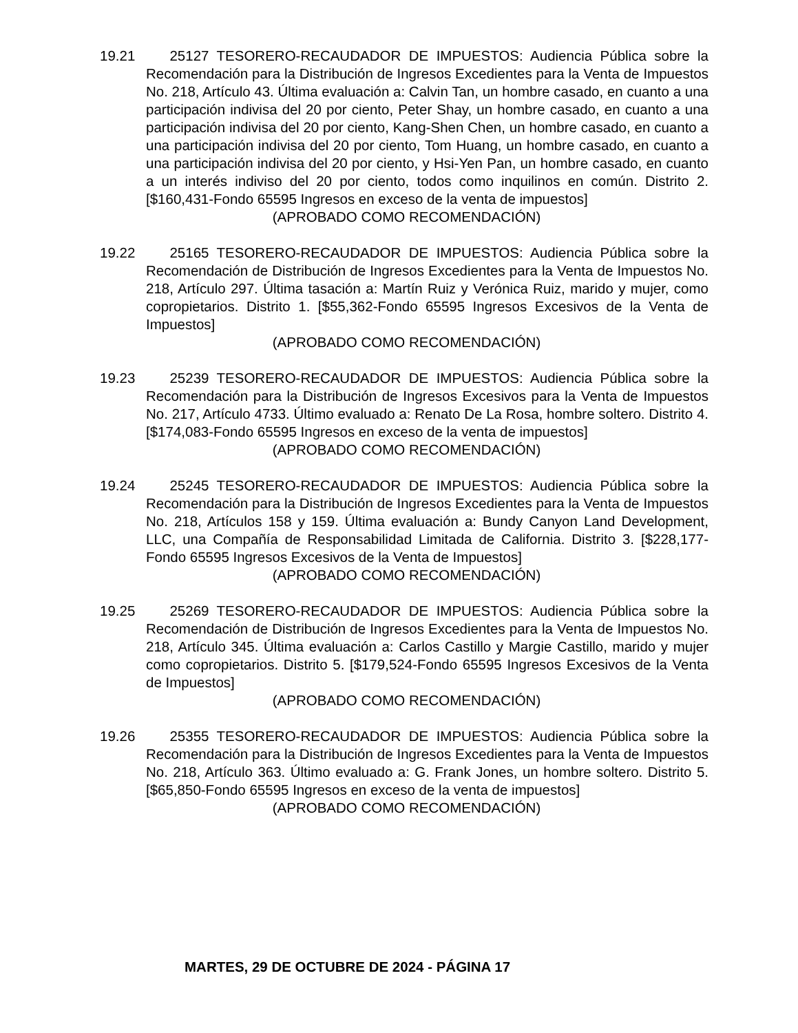19.21 25127 TESORERO-RECAUDADOR DE IMPUESTOS: Audiencia Pública sobre la Recomendación para la Distribución de Ingresos Excedientes para la Venta de Impuestos No. 218, Artículo 43. Última evaluación a: Calvin Tan, un hombre casado, en cuanto a una participación indivisa del 20 por ciento, Peter Shay, un hombre casado, en cuanto a una participación indivisa del 20 por ciento, Kang-Shen Chen, un hombre casado, en cuanto a una participación indivisa del 20 por ciento, Tom Huang, un hombre casado, en cuanto a una participación indivisa del 20 por ciento, y Hsi-Yen Pan, un hombre casado, en cuanto a un interés indiviso del 20 por ciento, todos como inquilinos en común. Distrito 2. [$160,431-Fondo 65595 Ingresos en exceso de la venta de impuestos]
(APROBADO COMO RECOMENDACIÓN)
19.22 25165 TESORERO-RECAUDADOR DE IMPUESTOS: Audiencia Pública sobre la Recomendación de Distribución de Ingresos Excedientes para la Venta de Impuestos No. 218, Artículo 297. Última tasación a: Martín Ruiz y Verónica Ruiz, marido y mujer, como copropietarios. Distrito 1. [$55,362-Fondo 65595 Ingresos Excesivos de la Venta de Impuestos]
(APROBADO COMO RECOMENDACIÓN)
19.23 25239 TESORERO-RECAUDADOR DE IMPUESTOS: Audiencia Pública sobre la Recomendación para la Distribución de Ingresos Excesivos para la Venta de Impuestos No. 217, Artículo 4733. Último evaluado a: Renato De La Rosa, hombre soltero. Distrito 4. [$174,083-Fondo 65595 Ingresos en exceso de la venta de impuestos]
(APROBADO COMO RECOMENDACIÓN)
19.24 25245 TESORERO-RECAUDADOR DE IMPUESTOS: Audiencia Pública sobre la Recomendación para la Distribución de Ingresos Excedientes para la Venta de Impuestos No. 218, Artículos 158 y 159. Última evaluación a: Bundy Canyon Land Development, LLC, una Compañía de Responsabilidad Limitada de California. Distrito 3. [$228,177-Fondo 65595 Ingresos Excesivos de la Venta de Impuestos]
(APROBADO COMO RECOMENDACIÓN)
19.25 25269 TESORERO-RECAUDADOR DE IMPUESTOS: Audiencia Pública sobre la Recomendación de Distribución de Ingresos Excedientes para la Venta de Impuestos No. 218, Artículo 345. Última evaluación a: Carlos Castillo y Margie Castillo, marido y mujer como copropietarios. Distrito 5. [$179,524-Fondo 65595 Ingresos Excesivos de la Venta de Impuestos]
(APROBADO COMO RECOMENDACIÓN)
19.26 25355 TESORERO-RECAUDADOR DE IMPUESTOS: Audiencia Pública sobre la Recomendación para la Distribución de Ingresos Excedientes para la Venta de Impuestos No. 218, Artículo 363. Último evaluado a: G. Frank Jones, un hombre soltero. Distrito 5. [$65,850-Fondo 65595 Ingresos en exceso de la venta de impuestos]
(APROBADO COMO RECOMENDACIÓN)
MARTES, 29 DE OCTUBRE DE 2024 - PÁGINA 17